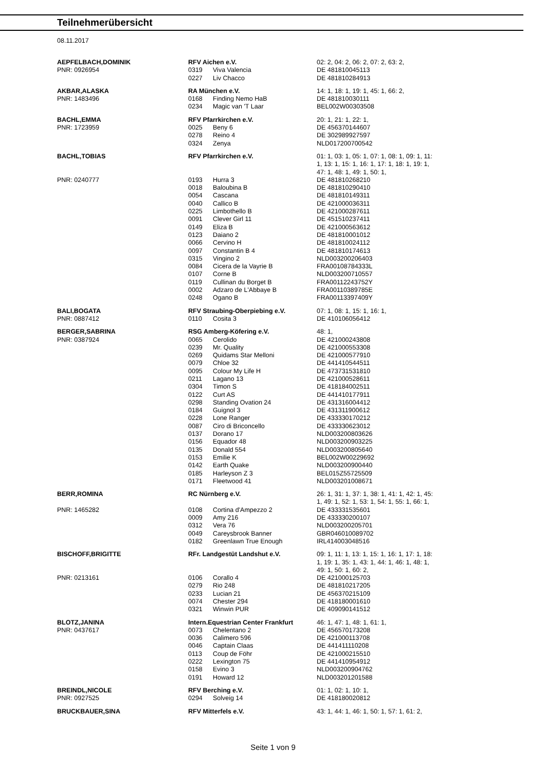Teilnehmerübersicht
08.11.2017
| AEPFELBACH,DOMINIK | RFV Aichen e.V. | | 02: 2, 04: 2, 06: 2, 07: 2, 63: 2, |
| PNR: 0926954 | 0319 | Viva Valencia | DE 481810045113 |
| | 0227 | Liv Chacco | DE 481810284913 |
| AKBAR,ALASKA | RA München e.V. | | 14: 1, 18: 1, 19: 1, 45: 1, 66: 2, |
| PNR: 1483496 | 0168 | Finding Nemo HaB | DE 481810030111 |
| | 0234 | Magic van 'T Laar | BEL002W00303508 |
| BACHL,EMMA | RFV Pfarrkirchen e.V. | | 20: 1, 21: 1, 22: 1, |
| PNR: 1723959 | 0025 | Beny 6 | DE 456370144607 |
| | 0278 | Reino 4 | DE 302989927597 |
| | 0324 | Zenya | NLD017200700542 |
| BACHL,TOBIAS | RFV Pfarrkirchen e.V. | | 01: 1, 03: 1, 05: 1, 07: 1, 08: 1, 09: 1, 11: 1, 13: 1, 15: 1, 16: 1, 17: 1, 18: 1, 19: 1, 47: 1, 48: 1, 49: 1, 50: 1, |
| PNR: 0240777 | 0193 | Hurra 3 | DE 481810268210 |
| | 0018 | Baloubina B | DE 481810290410 |
| | 0054 | Cascana | DE 481810149311 |
| | 0040 | Callico B | DE 421000036311 |
| | 0225 | Limbothello B | DE 421000287611 |
| | 0091 | Clever Girl 11 | DE 451510237411 |
| | 0149 | Eliza B | DE 421000563612 |
| | 0123 | Daiano 2 | DE 481810001012 |
| | 0066 | Cervino H | DE 481810024112 |
| | 0097 | Constantin B 4 | DE 481810174613 |
| | 0315 | Vingino 2 | NLD003200206403 |
| | 0084 | Cicera de la Vayrie B | FRA00108784333L |
| | 0107 | Corne B | NLD003200710557 |
| | 0119 | Cullinan du Borget B | FRA00112243752Y |
| | 0002 | Adzaro de L'Abbaye B | FRA00110389785E |
| | 0248 | Ogano B | FRA00113397409Y |
| BALI,BOGATA | RFV Straubing-Oberpiebing e.V. | | 07: 1, 08: 1, 15: 1, 16: 1, |
| PNR: 0887412 | 0110 | Cosita 3 | DE 410106056412 |
| BERGER,SABRINA | RSG Amberg-Köfering e.V. | | 48: 1, |
| PNR: 0387924 | 0065 | Cerolido | DE 421000243808 |
| | 0239 | Mr. Quality | DE 421000553308 |
| | 0269 | Quidams Star Melloni | DE 421000577910 |
| | 0079 | Chloe 32 | DE 441410544511 |
| | 0095 | Colour My Life H | DE 473731531810 |
| | 0211 | Lagano 13 | DE 421000528611 |
| | 0304 | Timon S | DE 418184002511 |
| | 0122 | Curt AS | DE 441410177911 |
| | 0298 | Standing Ovation 24 | DE 431316004412 |
| | 0184 | Guignol 3 | DE 431311900612 |
| | 0228 | Lone Ranger | DE 433330170212 |
| | 0087 | Ciro di Briconcello | DE 433330623012 |
| | 0137 | Dorano 17 | NLD003200803626 |
| | 0156 | Equador 48 | NLD003200903225 |
| | 0135 | Donald 554 | NLD003200805640 |
| | 0153 | Emilie K | BEL002W00229692 |
| | 0142 | Earth Quake | NLD003200900440 |
| | 0185 | Harleyson Z 3 | BEL015Z55725509 |
| | 0171 | Fleetwood 41 | NLD003201008671 |
| BERR,ROMINA | RC Nürnberg e.V. | | 26: 1, 31: 1, 37: 1, 38: 1, 41: 1, 42: 1, 45: 1, 49: 1, 52: 1, 53: 1, 54: 1, 55: 1, 66: 1, |
| PNR: 1465282 | 0108 | Cortina d'Ampezzo 2 | DE 433331535601 |
| | 0009 | Amy 216 | DE 433330200107 |
| | 0312 | Vera 76 | NLD003200205701 |
| | 0049 | Careysbrook Banner | GBR046010089702 |
| | 0182 | Greenlawn True Enough | IRL414003048516 |
| BISCHOFF,BRIGITTE | RFr. Landgestüt Landshut e.V. | | 09: 1, 11: 1, 13: 1, 15: 1, 16: 1, 17: 1, 18: 1, 19: 1, 35: 1, 43: 1, 44: 1, 46: 1, 48: 1, 49: 1, 50: 1, 60: 2, |
| PNR: 0213161 | 0106 | Corallo 4 | DE 421000125703 |
| | 0279 | Rio 248 | DE 481810217205 |
| | 0233 | Lucian 21 | DE 456370215109 |
| | 0074 | Chester 294 | DE 418180001610 |
| | 0321 | Winwin PUR | DE 409090141512 |
| BLOTZ,JANINA | Intern.Equestrian Center Frankfurt | | 46: 1, 47: 1, 48: 1, 61: 1, |
| PNR: 0437617 | 0073 | Chelentano 2 | DE 456570173208 |
| | 0036 | Calimero 596 | DE 421000113708 |
| | 0046 | Captain Claas | DE 441411110208 |
| | 0113 | Coup de Föhr | DE 421000215510 |
| | 0222 | Lexington 75 | DE 441410954912 |
| | 0158 | Evino 3 | NLD003200904762 |
| | 0191 | Howard 12 | NLD003201201588 |
| BREINDL,NICOLE | RFV Berching e.V. | | 01: 1, 02: 1, 10: 1, |
| PNR: 0927525 | 0294 | Solveig 14 | DE 418180020812 |
| BRUCKBAUER,SINA | RFV Mitterfels e.V. | | 43: 1, 44: 1, 46: 1, 50: 1, 57: 1, 61: 2, |
Seite 1 von 9